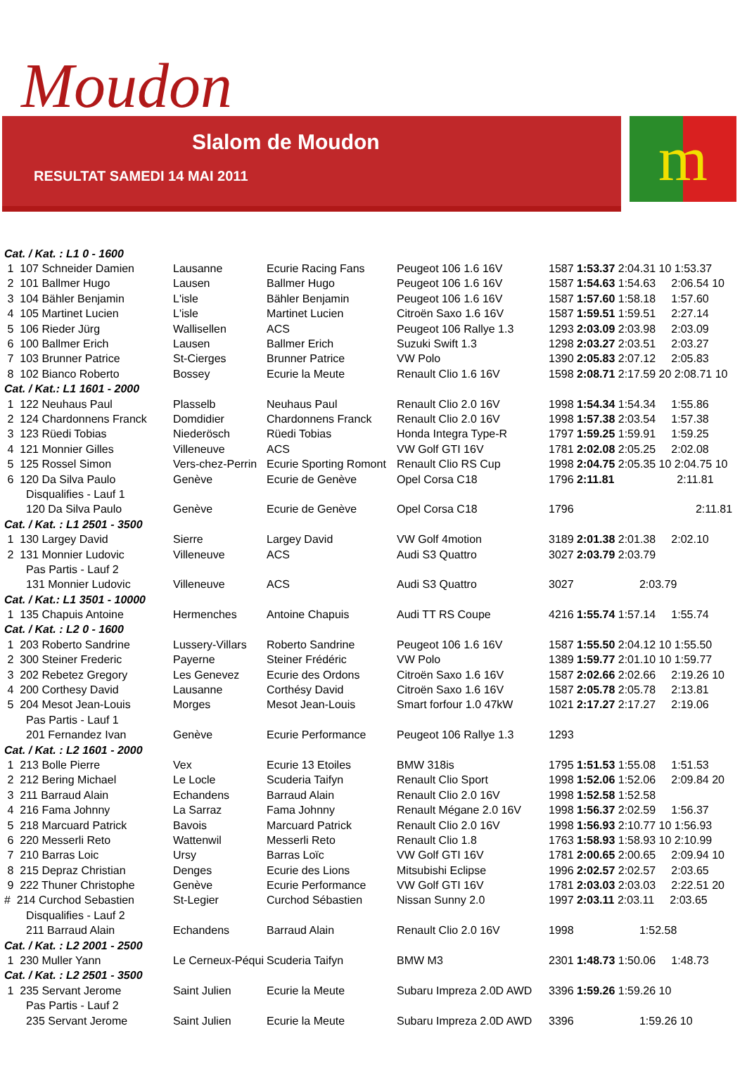Moudon
Slalom de Moudon
RESULTAT SAMEDI 14 MAI 2011
m
| Cat. / Kat. : L1 0 - 1600 | | | | |
| 1 107 Schneider Damien | Lausanne | Ecurie Racing Fans | Peugeot 106 1.6 16V | 1587 1:53.37 2:04.31 10 1:53.37 |
| 2 101 Ballmer Hugo | Lausen | Ballmer Hugo | Peugeot 106 1.6 16V | 1587 1:54.63 1:54.63 2:06.54 10 |
| 3 104 Bähler Benjamin | L'isle | Bähler Benjamin | Peugeot 106 1.6 16V | 1587 1:57.60 1:58.18 1:57.60 |
| 4 105 Martinet Lucien | L'isle | Martinet Lucien | Citroën Saxo 1.6 16V | 1587 1:59.51 1:59.51 2:27.14 |
| 5 106 Rieder Jürg | Wallisellen | ACS | Peugeot 106 Rallye 1.3 | 1293 2:03.09 2:03.98 2:03.09 |
| 6 100 Ballmer Erich | Lausen | Ballmer Erich | Suzuki Swift 1.3 | 1298 2:03.27 2:03.51 2:03.27 |
| 7 103 Brunner Patrice | St-Cierges | Brunner Patrice | VW Polo | 1390 2:05.83 2:07.12 2:05.83 |
| 8 102 Bianco Roberto | Bossey | Ecurie la Meute | Renault Clio 1.6 16V | 1598 2:08.71 2:17.59 20 2:08.71 10 |
| Cat. / Kat.: L1 1601 - 2000 | | | | |
| 1 122 Neuhaus Paul | Plasselb | Neuhaus Paul | Renault Clio 2.0 16V | 1998 1:54.34 1:54.34 1:55.86 |
| 2 124 Chardonnens Franck | Domdidier | Chardonnens Franck | Renault Clio 2.0 16V | 1998 1:57.38 2:03.54 1:57.38 |
| 3 123 Rüedi Tobias | Niederösch | Rüedi Tobias | Honda Integra Type-R | 1797 1:59.25 1:59.91 1:59.25 |
| 4 121 Monnier Gilles | Villeneuve | ACS | VW Golf GTI 16V | 1781 2:02.08 2:05.25 2:02.08 |
| 5 125 Rossel Simon | Vers-chez-Perrin | Ecurie Sporting Romont | Renault Clio RS Cup | 1998 2:04.75 2:05.35 10 2:04.75 10 |
| 6 120 Da Silva Paulo | Genève | Ecurie de Genève | Opel Corsa C18 | 1796 2:11.81 2:11.81 |
| Disqualifies - Lauf 1 | | | | |
| 120 Da Silva Paulo | Genève | Ecurie de Genève | Opel Corsa C18 | 1796 2:11.81 |
| Cat. / Kat. : L1 2501 - 3500 | | | | |
| 1 130 Largey David | Sierre | Largey David | VW Golf 4motion | 3189 2:01.38 2:01.38 2:02.10 |
| 2 131 Monnier Ludovic | Villeneuve | ACS | Audi S3 Quattro | 3027 2:03.79 2:03.79 |
| Pas Partis - Lauf 2 | | | | |
| 131 Monnier Ludovic | Villeneuve | ACS | Audi S3 Quattro | 3027 2:03.79 |
| Cat. / Kat.: L1 3501 - 10000 | | | | |
| 1 135 Chapuis Antoine | Hermenches | Antoine Chapuis | Audi TT RS Coupe | 4216 1:55.74 1:57.14 1:55.74 |
| Cat. / Kat. : L2 0 - 1600 | | | | |
| 1 203 Roberto Sandrine | Lussery-Villars | Roberto Sandrine | Peugeot 106 1.6 16V | 1587 1:55.50 2:04.12 10 1:55.50 |
| 2 300 Steiner Frederic | Payerne | Steiner Frédéric | VW Polo | 1389 1:59.77 2:01.10 10 1:59.77 |
| 3 202 Rebetez Gregory | Les Genevez | Ecurie des Ordons | Citroën Saxo 1.6 16V | 1587 2:02.66 2:02.66 2:19.26 10 |
| 4 200 Corthesy David | Lausanne | Corthésy David | Citroën Saxo 1.6 16V | 1587 2:05.78 2:05.78 2:13.81 |
| 5 204 Mesot Jean-Louis | Morges | Mesot Jean-Louis | Smart forfour 1.0 47kW | 1021 2:17.27 2:17.27 2:19.06 |
| Pas Partis - Lauf 1 | | | | |
| 201 Fernandez Ivan | Genève | Ecurie Performance | Peugeot 106 Rallye 1.3 | 1293 |
| Cat. / Kat. : L2 1601 - 2000 | | | | |
| 1 213 Bolle Pierre | Vex | Ecurie 13 Etoiles | BMW 318is | 1795 1:51.53 1:55.08 1:51.53 |
| 2 212 Bering Michael | Le Locle | Scuderia Taifyn | Renault Clio Sport | 1998 1:52.06 1:52.06 2:09.84 20 |
| 3 211 Barraud Alain | Echandens | Barraud Alain | Renault Clio 2.0 16V | 1998 1:52.58 1:52.58 |
| 4 216 Fama Johnny | La Sarraz | Fama Johnny | Renault Mégane 2.0 16V | 1998 1:56.37 2:02.59 1:56.37 |
| 5 218 Marcuard Patrick | Bavois | Marcuard Patrick | Renault Clio 2.0 16V | 1998 1:56.93 2:10.77 10 1:56.93 |
| 6 220 Messerli Reto | Wattenwil | Messerli Reto | Renault Clio 1.8 | 1763 1:58.93 1:58.93 10 2:10.99 |
| 7 210 Barras Loic | Ursy | Barras Loïc | VW Golf GTI 16V | 1781 2:00.65 2:00.65 2:09.94 10 |
| 8 215 Depraz Christian | Denges | Ecurie des Lions | Mitsubishi Eclipse | 1996 2:02.57 2:02.57 2:03.65 |
| 9 222 Thuner Christophe | Genève | Ecurie Performance | VW Golf GTI 16V | 1781 2:03.03 2:03.03 2:22.51 20 |
| # 214 Curchod Sebastien | St-Legier | Curchod Sébastien | Nissan Sunny 2.0 | 1997 2:03.11 2:03.11 2:03.65 |
| Disqualifies - Lauf 2 | | | | |
| 211 Barraud Alain | Echandens | Barraud Alain | Renault Clio 2.0 16V | 1998 1:52.58 |
| Cat. / Kat. : L2 2001 - 2500 | | | | |
| 1 230 Muller Yann | Le Cerneux-Péqui | Scuderia Taifyn | BMW M3 | 2301 1:48.73 1:50.06 1:48.73 |
| Cat. / Kat. : L2 2501 - 3500 | | | | |
| 1 235 Servant Jerome | Saint Julien | Ecurie la Meute | Subaru Impreza 2.0D AWD | 3396 1:59.26 1:59.26 10 |
| Pas Partis - Lauf 2 | | | | |
| 235 Servant Jerome | Saint Julien | Ecurie la Meute | Subaru Impreza 2.0D AWD | 3396 1:59.26 10 |